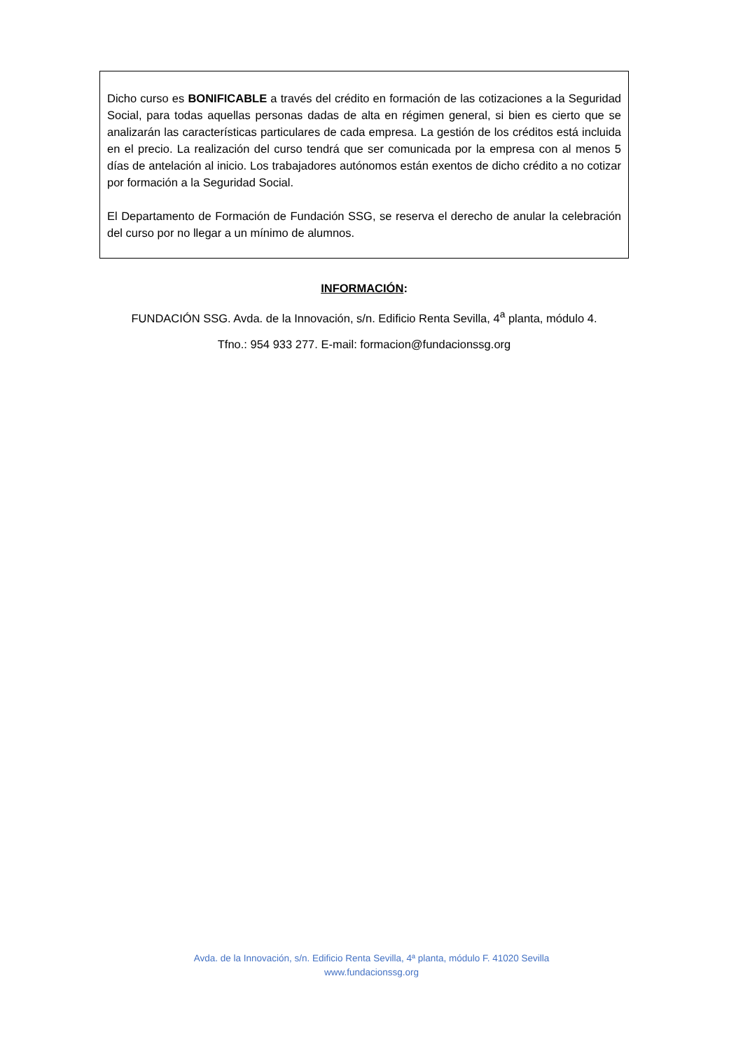Dicho curso es BONIFICABLE a través del crédito en formación de las cotizaciones a la Seguridad Social, para todas aquellas personas dadas de alta en régimen general, si bien es cierto que se analizarán las características particulares de cada empresa. La gestión de los créditos está incluida en el precio. La realización del curso tendrá que ser comunicada por la empresa con al menos 5 días de antelación al inicio. Los trabajadores autónomos están exentos de dicho crédito a no cotizar por formación a la Seguridad Social.
El Departamento de Formación de Fundación SSG, se reserva el derecho de anular la celebración del curso por no llegar a un mínimo de alumnos.
INFORMACIÓN:
FUNDACIÓN SSG. Avda. de la Innovación, s/n. Edificio Renta Sevilla, 4<sup>a</sup> planta, módulo 4.
Tfno.: 954 933 277. E-mail: formacion@fundacionssg.org
Avda. de la Innovación, s/n. Edificio Renta Sevilla, 4ª planta, módulo F. 41020 Sevilla
www.fundacionssg.org